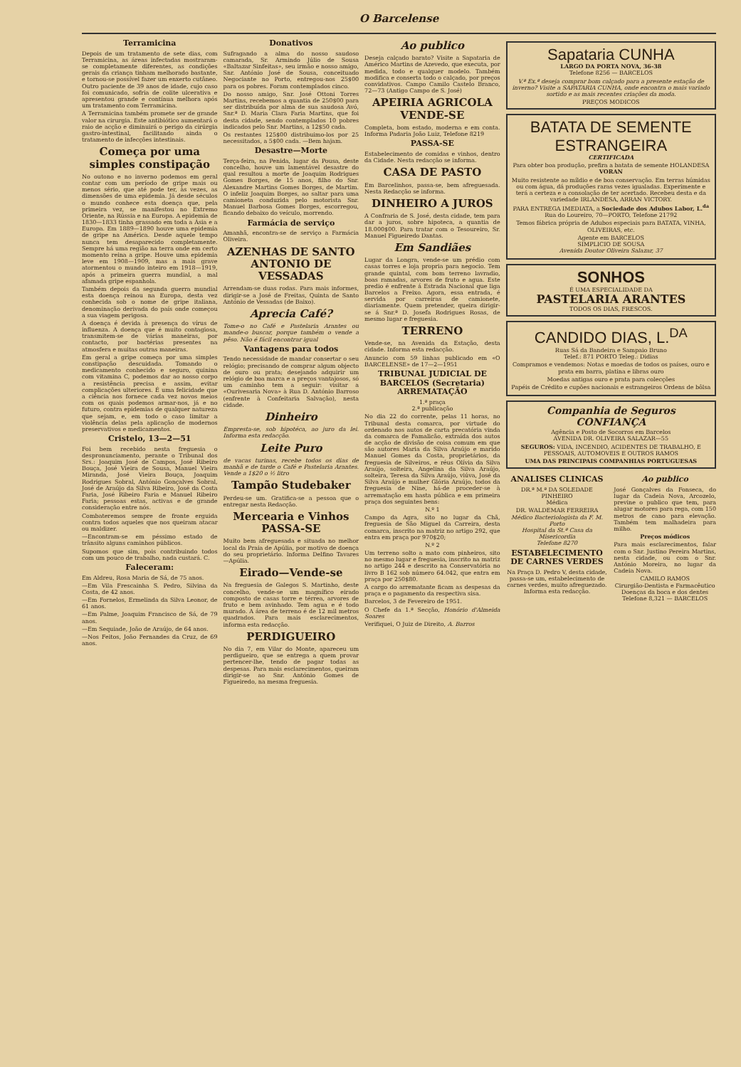O Barcelense
Terramicina
Depois de um tratamento de sete dias, com Terramicina, as áreas infectadas mostraram-se completamente diferentes, as condições gerais da criança tinham melhorado bastante, e tornou-se possível fazer um enxerto cutâneo. Outro paciente de 39 anos de idade, cujo caso foi comunicado, sofria de colite ulcerativa e apresentou grande e contínua melhora após um tratamento com Terramicina.
A Terramicina também promete ser de grande valor na cirurgia. Este antibiótico aumentará o raio de acção e diminuirá o perigo da cirúrgia gastro-intestinal, facilitando ainda o tratamento de infecções intestinais.
Começa por uma simples constipação
No outono e no inverno podemos em geral contar com um período de gripe mais ou menos sério, que até pode ter, às vezes, as dimensões de uma epidemia. Já desde séculos o mundo conhece esta doença que, pela primeira vez, se manifestou no Extremo Oriente, na Rússia e na Europa. A epidemia de 1830—1833 tinha grassado em toda a Ásia e a Europa. Em 1889—1890 houve uma epidemia de gripe na América. Desde aquele tempo nunca tem desaparecido completamente. Sempre há uma região na terra onde em certo momento reina a gripe. Houve uma epidemia leve em 1908—1909, mas a mais grave atormentou o mundo inteiro em 1918—1919, após a primeira guerra mundial, a mal afamada gripe espanhola.
Também depois da segunda guerra mundial esta doença reinou na Europa, desta vez conhecida sob o nome de gripe italiana, denominação derivada do país onde começou a sua viagem perigosa.
A doença é devida à presença do vírus de influenza. A doença que é muito contagiosa, transmitem-se de várias maneiras, por contacto, por bactérias presentes na atmosfera e muitas outras maneiras.
Em geral a gripe começa por uma simples constipação descuidada. Tomando o medicamento conhecido e seguro, quinina com vitamina C, podemos dar ao nosso corpo a resistência precisa e assim, evitar complicações ulteriores. É uma felicidade que a ciência nos fornece cada vez novos meios com os quais podemos armar-nos, já e no futuro, contra epidemias de qualquer natureza que sejam, e, em todo o caso limitar a violência delas pela aplicação de modernos preservativos e medicamentos.
Cristelo, 13—2—51
Foi bem recebido nesta freguesia o despronunciamento, perante o Tribunal dos Srs.: Joaquim José de Campos, José Ribeiro Bouça, José Vieira de Sousa, Manuel Vieira Miranda, José Vieira Bouça, Joaquim Rodrigues Sobral, António Gonçalves Sobral, José de Araújo da Silva Ribeiro, José da Costa Faria, José Ribeiro Faria e Manuel Ribeiro Faria; pessoas estas, activas e de grande consideração entre nós.
Combateremos sempre de fronte erguida contra todos aqueles que nos queiram atacar ou maldizer.
—Encontram-se em péssimo estado de trânsito alguns caminhos públicos.
Supomos que sim, pois contribuindo todos com um pouco de trabalho, nada custará. C.
Faleceram:
Em Aldreu, Rosa Maria de Sá, de 75 anos.
—Em Vila Frescainha S. Pedro, Silvina da Costa, de 42 anos.
—Em Fornelos, Ermelinda da Silva Leonor, de 61 anos.
—Em Palme, Joaquim Francisco de Sá, de 79 anos.
—Em Sequiade, João de Araújo, de 64 anos.
—Nos Feitos, João Fernandes da Cruz, de 69 anos.
Donativos
Sufragando a alma do nosso saudoso camarada, Sr. Armindo Júlio de Sousa «Baltazar Sinfeitas», seu irmão e nosso amigo, Snr. António José de Sousa, conceituado Negociante no Porto, entregou-nos 25$00 para os pobres. Foram contemplados cinco.
Do nosso amigo, Snr. José Ottoni Torres Martins, recebemos a quantia de 250$00 para ser distribuída por alma de sua saudosa Avó, Snr.ª D. Maria Clara Faria Martins, que foi desta cidade, sendo contemplados 10 pobres indicados pelo Snr. Martins, a 12$50 cada.
Os restantes 125$00 distribuimo-los por 25 necessitados, a 5$00 cada. —Bem hajam.
Desastre—Morte
Terça-feira, na Penida, lugar da Pousa, deste concelho, houve um lamentável desastre do qual resultou a morte de Joaquim Rodrigues Gomes Borges, de 15 anos, filho do Snr. Alexandre Martins Gomes Borges, de Martim. O infeliz Joaquim Borges, ao saltar para uma camioneta conduzida pelo motorista Snr. Manuel Barbosa Gomes Borges, escorregou, ficando debaixo do veículo, morrendo.
Farmácia de serviço
Amanhã, encontra-se de serviço a Farmácia Oliveira.
AZENHAS DE SANTO ANTONIO DE VESSADAS
Arrendam-se duas rodas. Para mais informes, dirigir-se a José de Freitas, Quinta de Santo António de Vessadas (de Baixo).
Aprecia Café?
Tome-o no Café e Pastelaria Arantes ou mande-o buscar, porque também o vende a pêso. Não é fácil encontrar igual
Vantagens para todos
Tendo necessidade de mandar consertar o seu relógio; precisando de comprar algum objecto de ouro ou prata; desejando adquirir um relógio de boa marca e a preços vantajosos, só um caminho tem a seguir: visitar a «Ourivesaria Nova» à Rua D. António Barroso (enfrente à Confeitaria Salvação), nesta cidade.
Dinheiro
Empresta-se, sob hipotéca, ao juro da lei. Informa esta redacção.
Leite Puro
de vacas turinas, recebe todos os dias de manhã e de tarde o Café e Pastelaria Arantes. Vende a 1$20 o ½ litro
Tampão Studebaker
Perdeu-se um. Gratifica-se a pessoa que o entregar nesta Redacção.
Mercearia e Vinhos PASSA-SE
Muito bem afreguesada e situada no melhor local da Praia de Apúlia, por motivo de doença do seu proprietário. Informa Delfino Tavares —Apúlia.
Eirado—Vende-se
Na freguesia de Galegos S. Martinho, deste concelho, vende-se um magnífico eirado composto de casas torre e térrea, arvores de fruto e bem avinhado. Tem agua e é todo murado. A área de terreno é de 12 mil metros quadrados. Para mais esclarecimentos, informa esta redacção.
PERDIGUEIRO
No dia 7, em Vilar do Monte, apareceu um perdigueiro, que se entrega a quem provar pertencer-lhe, tendo de pagar todas as despesas. Para mais esclarecimentos, queiram dirigir-se ao Snr. António Gomes de Figueiredo, na mesma freguesia.
Ao publico
Deseja calçado barato? Visite a Sapataria de Américo Martins de Azevedo, que executa, por medida, todo e qualquer modelo. Também modifica e conserta todo o calçado, por preços convidativos. Campo Camilo Castelo Branco, 72—73 (Antigo Campo de S. José)
APEIRIA AGRICOLA VENDE-SE
Completa, bom estado, moderna e em conta. Informa Padaria João Luiz, Telefone 8219
PASSA-SE
Estabelecimento de comidas e vinhos, dentro da Cidade. Nesta redacção se informa.
CASA DE PASTO
Em Barcelinhos, passa-se, bem afreguesada. Nesta Redacção se informa.
DINHEIRO A JUROS
A Confraria de S. José, desta cidade, tem para dar a juros, sobre hipoteca, a quantia de 18.000$00. Para tratar com o Tesoureiro, Sr. Manuel Figueiredo Dantas.
Em Sandiães
Lugar da Longra, vende-se um prédio com casas torres e loja propria para negocio. Tem grande quintal, com bom terreno lavradio, boas ramadas, arvores de fruto e agua. Este predio é enfrente á Estrada Nacional que liga Barcelos a Freixo. Agora, essa entrada, é servida por carreiras de camionete, diariamente. Quem pretender, queira dirigir-se á Snr.ª D. Josefa Rodrigues Rosas, de mesmo lugar e freguesia.
TERRENO
Vende-se, na Avenida da Estação, desta cidade. Informa esta redacção.
Anuncio com 59 linhas publicado em «O BARCELENSE» de 17—2—1951
TRIBUNAL JUDICIAL DE BARCELOS (Secretaria) ARREMATAÇÃO
1.ª praça
2.ª publicação
No dia 22 do corrente, pelas 11 horas, no Tribunal desta comarca, por virtude do ordenado nos autos de carta precatória vinda da comarca de Famalicão, extraída dos autos de acção de divisão de coisa comum em que são autores Maria da Silva Araújo e marido Manuel Gomes da Costa, proprietários, da freguesia de Silveiros, e réus Olívia da Silva Araújo, solteira, Angelina da Silva Araújo, solteira, Teresa da Silva Araújo, viúva, José da Silva Araújo e mulher Glória Araújo, todos da freguesia de Nine, há-de proceder-se à arrematação em hasta pública e em primeira praça dos seguintes bens:
N.º 1
Campo da Agra, sito no lugar da Chã, freguesia de São Miguel da Carreira, desta comarca, inscrito na matriz no artigo 292, que entra em praça por 970$20;
N.º 2
Um terreno solto a mato com pinheiros, sito no mesmo lugar e freguesia, inscrito na matriz no artigo 244 e descrito na Conservatória no livro B 162 sob número 64.042, que entra em praça por 250$80.
A cargo do arrematante ficam as despesas da praça e o pagamento da respectiva sisa.
Barcelos, 3 de Fevereiro de 1951.
O Chefe da 1.ª Secção, Honório d'Almeida Soares
Verifiquei, O Juiz de Direito, A. Barros
Sapataria CUNHA
LARGO DA PORTA NOVA, 36-38
Telefone 8256 — BARCELOS
V.ª Ex.ª deseja comprar bom calçado para a presente estação de inverno? Visite a SAPATARIA CUNHA, onde encontra o mais variado sortido e as mais recentes criações da moda.
PREÇOS MODICOS
BATATA DE SEMENTE ESTRANGEIRA
CERTIFICADA
Para obter boa produção, prefira a batata de semente HOLANDESA VORAN
Muito resistente ao míldio e de boa conservação. Em terras húmidas ou com água, dá produções raras vezes igualadas. Experimente e terá a certeza e a consolação de ter acertado. Recebeu desta e da variedade IRLANDESA, ARRAN VICTORY.
PARA ENTREGA IMEDIATA, a Sociedade dos Adubos Labor, L.<sup>da</sup>
Rua do Loureiro, 70—PORTO, Telefone 21792
Temos fábrica própria de Adubos especiais para BATATA, VINHA, OLIVEIRAS, etc.
Agente em BARCELOS
SIMPLICIO DE SOUSA
Avenida Doutor Oliveira Salazar, 37
SONHOS
É UMA ESPECIALIDADE DA
PASTELARIA ARANTES
TODOS OS DIAS, FRESCOS.
CANDIDO DIAS, L.<sup>DA</sup>
Ruas Sá da Bandeira e Sampaio Bruno
Telef.: 871 PORTO Teleg.: Didias
Compramos e vendemos: Notas e moedas de todos os países, ouro e prata em barra, platina e libras ouro
Moedas antigas ouro e prata para colecções
Papéis de Crédito e cupões nacionais e estrangeiros Ordens de bôlsa
Companhia de Seguros CONFIANÇA
Agência e Posto de Socorros em Barcelos
AVENIDA DR. OLIVEIRA SALAZAR—55
SEGUROS: VIDA, INCENDIO, ACIDENTES DE TRABALHO, E PESSOAIS, AUTOMOVEIS E OUTROS RAMOS
UMA DAS PRINCIPAIS COMPANHIAS PORTUGUESAS
ANALISES CLINICAS
DR.ª M.ª DA SOLEDADE PINHEIRO
Médica
DR. WALDEMAR FERREIRA
Médico Bacteriologista da F. M. Porto
Hospital da St.ª Casa da Misericordia
Telefone 8270
ESTABELECIMENTO DE CARNES VERDES
Na Praça D. Pedro V, desta cidade, passa-se um, estabelecimento de carnes verdes, muito afreguezado. Informa esta redacção.
Ao publico
José Gonçalves da Fonseca, do lugar da Cadeia Nova, Arcozelo, previne o publico que tem, para alugar motores para rega, com 150 metros de cano para elevação. Também tem malhadeira para milho.
Preços módicos
Para mais esclarecimentos, falar com o Snr. Justino Pereira Martins, nesta cidade, ou com o Snr. António Moreira, no lugar da Cadeia Nova.
CAMILO RAMOS
Cirurgião-Dentista e Farmacêutico
Doenças da boca e dos dentes
Telefone 8,321 — BARCELOS